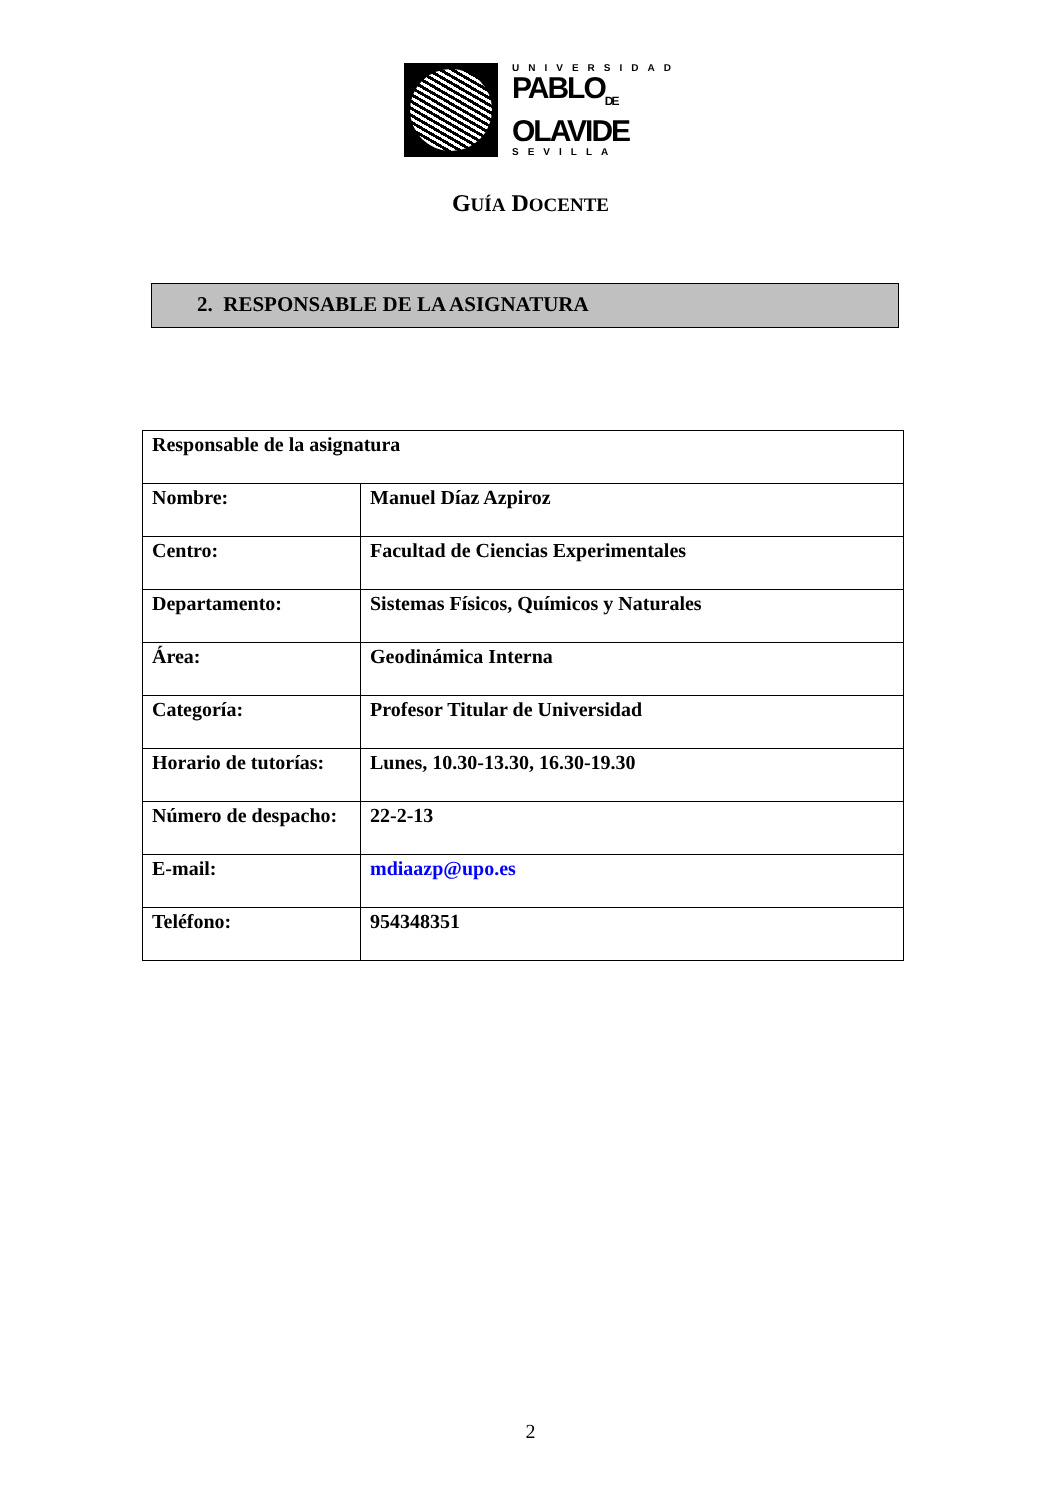UNIVERSIDAD
PABLO<sub>DE</sub>
OLAVIDE
SEVILLA
GUÍA DOCENTE
2. RESPONSABLE DE LA ASIGNATURA
| Responsable de la asignatura | |
| Nombre: | Manuel Díaz Azpiroz |
| Centro: | Facultad de Ciencias Experimentales |
| Departamento: | Sistemas Físicos, Químicos y Naturales |
| Área: | Geodinámica Interna |
| Categoría: | Profesor Titular de Universidad |
| Horario de tutorías: | Lunes, 10.30-13.30, 16.30-19.30 |
| Número de despacho: | 22-2-13 |
| E-mail: | mdiaazp@upo.es |
| Teléfono: | 954348351 |
2